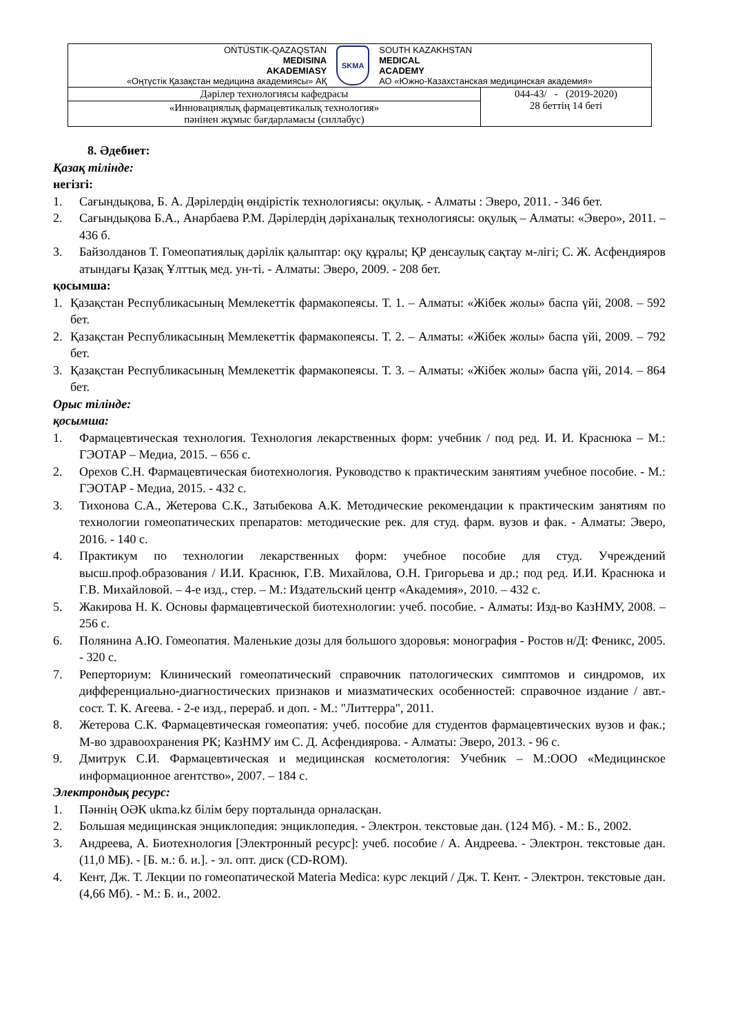| OŃTÚSTIK-QAZAQSTAN MEDISINA AKADEMIASY «Оңтүстік Қазақстан медицина академиясы» АҚ SKMA SOUTH KAZAKHSTAN MEDICAL ACADEMY АО «Южно-Казахстанская медицинская академия» | |
| Дәрілер технологиясы кафедрасы | 044-43/ - (2019-2020) 28 беттің 14 беті |
| «Инновациялық фармацевтикалық технология» пәнінен жұмыс бағдарламасы (силлабус) | |
8. Әдебиет:
Қазақ тілінде:
негізгі:
1. Сағындықова, Б. А. Дәрілердің өндірістік технологиясы: оқулық. - Алматы : Эверо, 2011. - 346 бет.
2. Сағындықова Б.А., Анарбаева Р.М. Дәрілердің дәріханалық технологиясы: оқулық – Алматы: «Эверо», 2011. – 436 б.
3. Байзолданов Т. Гомеопатиялық дәрілік қалыптар: оқу құралы; ҚР денсаулық сақтау м-лігі; С. Ж. Асфендияров атындағы Қазақ Ұлттық мед. ун-ті. - Алматы: Эверо, 2009. - 208 бет.
қосымша:
1. Қазақстан Республикасының Мемлекеттік фармакопеясы. Т. 1. – Алматы: «Жібек жолы» баспа үйі, 2008. – 592 бет.
2. Қазақстан Республикасының Мемлекеттік фармакопеясы. Т. 2. – Алматы: «Жібек жолы» баспа үйі, 2009. – 792 бет.
3. Қазақстан Республикасының Мемлекеттік фармакопеясы. Т. 3. – Алматы: «Жібек жолы» баспа үйі, 2014. – 864 бет.
Орыс тілінде:
қосымша:
1. Фармацевтическая технология. Технология лекарственных форм: учебник / под ред. И. И. Краснюка – М.: ГЭОТАР – Медиа, 2015. – 656 с.
2. Орехов С.Н. Фармацевтическая биотехнология. Руководство к практическим занятиям учебное пособие. - М.: ГЭОТАР - Медиа, 2015. - 432 с.
3. Тихонова С.А., Жетерова С.К., Затыбекова А.К. Методические рекомендации к практическим занятиям по технологии гомеопатических препаратов: методические рек. для студ. фарм. вузов и фак. - Алматы: Эверо, 2016. - 140 с.
4. Практикум по технологии лекарственных форм: учебное пособие для студ. Учреждений высш.проф.образования / И.И. Краснюк, Г.В. Михайлова, О.Н. Григорьева и др.; под ред. И.И. Краснюка и Г.В. Михайловой. – 4-е изд., стер. – М.: Издательский центр «Академия», 2010. – 432 с.
5. Жакирова Н. К. Основы фармацевтической биотехнологии: учеб. пособие. - Алматы: Изд-во КазНМУ, 2008. – 256 с.
6. Полянина А.Ю. Гомеопатия. Маленькие дозы для большого здоровья: монография - Ростов н/Д: Феникс, 2005. - 320 с.
7. Реперториум: Клинический гомеопатический справочник патологических симптомов и синдромов, их дифференциально-диагностических признаков и миазматических особенностей: справочное издание / авт.-сост. Т. К. Агеева. - 2-е изд., перераб. и доп. - М.: "Литтерра", 2011.
8. Жетерова С.К. Фармацевтическая гомеопатия: учеб. пособие для студентов фармацевтических вузов и фак.; М-во здравоохранения РК; КазНМУ им С. Д. Асфендиярова. - Алматы: Эверо, 2013. - 96 с.
9. Дмитрук С.И. Фармацевтическая и медицинская косметология: Учебник – М.:ООО «Медицинское информационное агентство», 2007. – 184 с.
Электрондық ресурс:
1. Пәннің ОӘК ukma.kz білім беру порталында орналасқан.
2. Большая медицинская энциклопедия: энциклопедия. - Электрон. текстовые дан. (124 Мб). - М.: Б., 2002.
3. Андреева, А. Биотехнология [Электронный ресурс]: учеб. пособие / А. Андреева. - Электрон. текстовые дан. (11,0 МБ). - [Б. м.: б. и.]. - эл. опт. диск (CD-ROM).
4. Кент, Дж. Т. Лекции по гомеопатической Materia Medica: курс лекций / Дж. Т. Кент. - Электрон. текстовые дан. (4,66 Мб). - М.: Б. и., 2002.